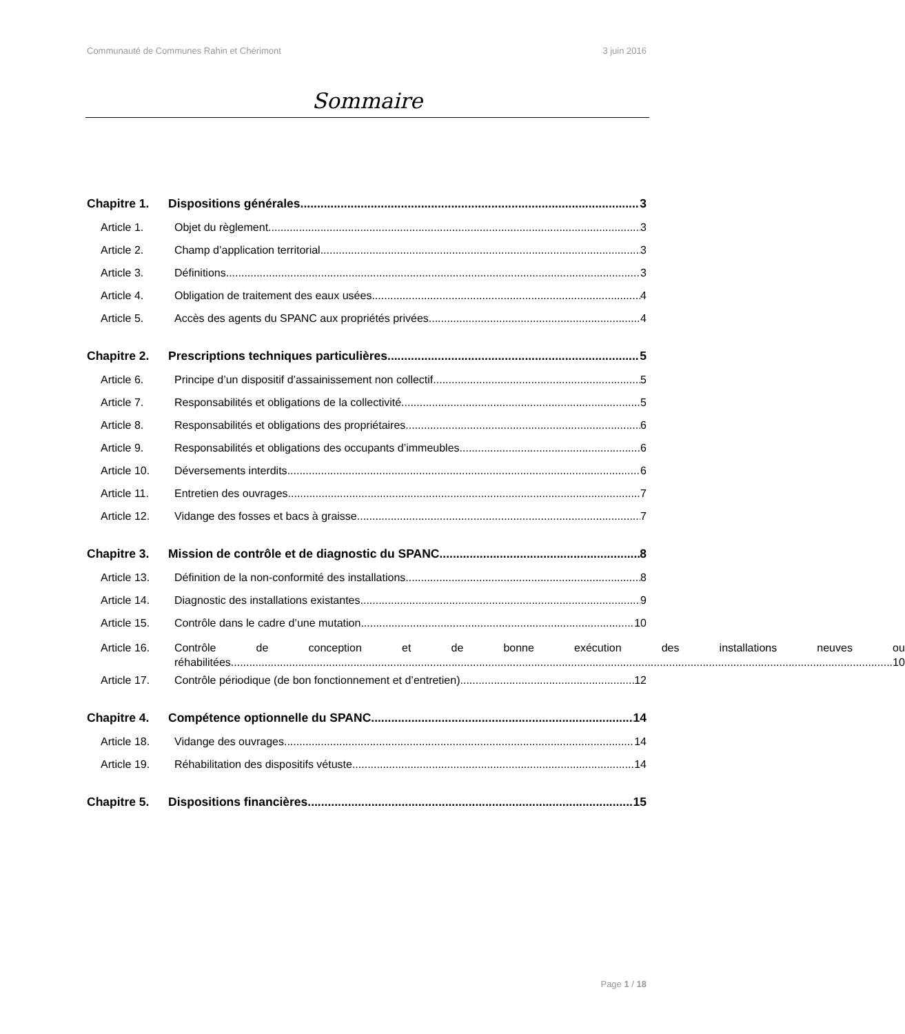Communauté de Communes Rahin et Chérimont 3 juin 2016
Sommaire
Chapitre 1. Dispositions générales 3
Article 1. Objet du règlement 3
Article 2. Champ d’application territorial 3
Article 3. Définitions 3
Article 4. Obligation de traitement des eaux usées 4
Article 5. Accès des agents du SPANC aux propriétés privées 4
Chapitre 2. Prescriptions techniques particulières 5
Article 6. Principe d’un dispositif d’assainissement non collectif 5
Article 7. Responsabilités et obligations de la collectivité 5
Article 8. Responsabilités et obligations des propriétaires 6
Article 9. Responsabilités et obligations des occupants d’immeubles 6
Article 10. Déversements interdits 6
Article 11. Entretien des ouvrages 7
Article 12. Vidange des fosses et bacs à graisse 7
Chapitre 3. Mission de contrôle et de diagnostic du SPANC 8
Article 13. Définition de la non-conformité des installations 8
Article 14. Diagnostic des installations existantes 9
Article 15. Contrôle dans le cadre d’une mutation 10
Article 16.
Contrôle de conception et de bonne exécution des installations neuves ou
réhabilitées 10
Article 17. Contrôle périodique (de bon fonctionnement et d’entretien) 12
Chapitre 4. Compétence optionnelle du SPANC 14
Article 18. Vidange des ouvrages 14
Article 19. Réhabilitation des dispositifs vétuste 14
Chapitre 5. Dispositions financières 15
Page 1 / 18